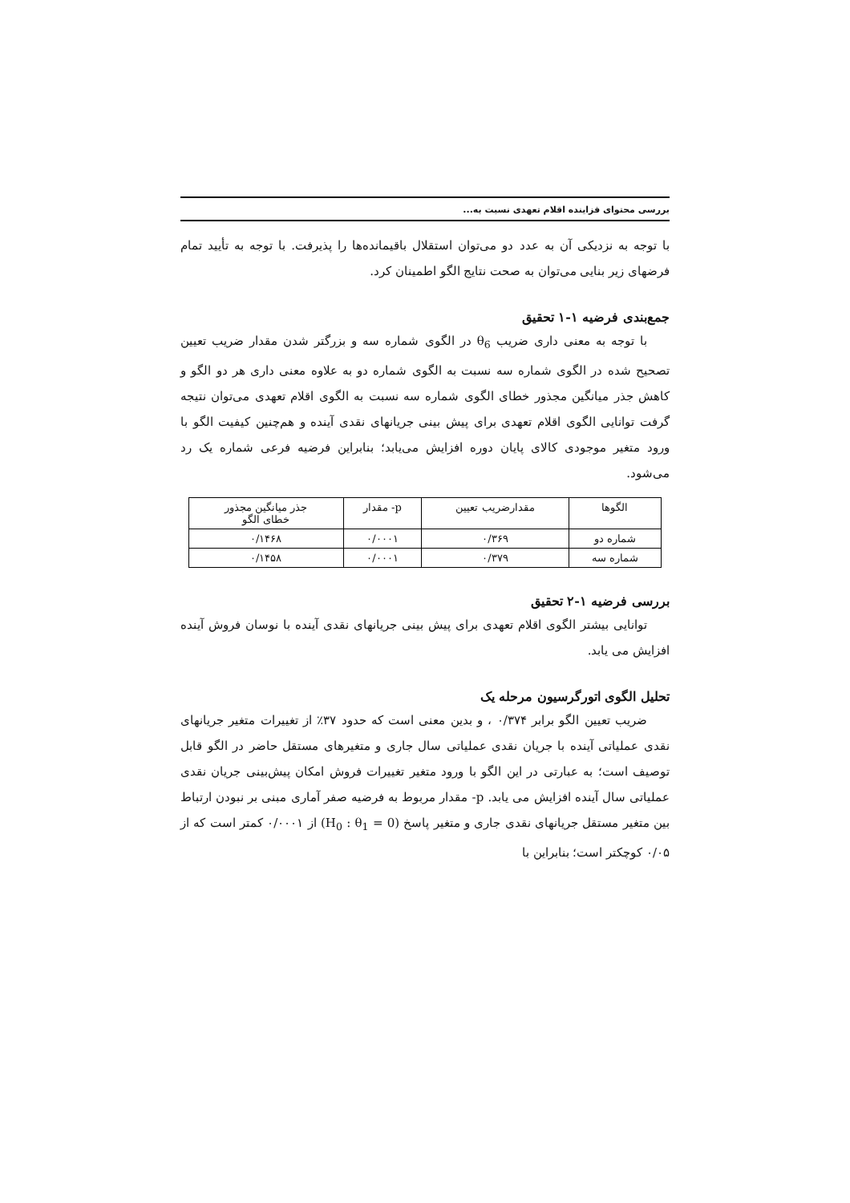بررسی محتوای فزاینده اقلام تعهدی نسبت به...
با توجه به نزدیکی آن به عدد دو می‌توان استقلال باقیمانده‌ها را پذیرفت. با توجه به تأیید تمام فرضهای زیر بنایی می‌توان به صحت نتایج الگو اطمینان کرد.
جمع‌بندی فرضیه ۱-۱ تحقیق
با توجه به معنی داری ضریب θ<sub>6</sub> در الگوی شماره سه و بزرگتر شدن مقدار ضریب تعیین تصحیح شده در الگوی شماره سه نسبت به الگوی شماره دو به علاوه معنی داری هر دو الگو و کاهش جذر میانگین مجذور خطای الگوی شماره سه نسبت به الگوی اقلام تعهدی می‌توان نتیجه گرفت توانایی الگوی اقلام تعهدی برای پیش بینی جریانهای نقدی آینده و هم‌چنین کیفیت الگو با ورود متغیر موجودی کالای پایان دوره افزایش می‌یابد؛ بنابراین فرضیه فرعی شماره یک رد می‌شود.
| الگوها | مقدارضریب تعیین | p- مقدار | جذر میانگین مجذور خطای الگو |
| --- | --- | --- | --- |
| شماره دو | ۰/۳۶۹ | ۰/۰۰۰۱ | ۰/۱۴۶۸ |
| شماره سه | ۰/۳۷۹ | ۰/۰۰۰۱ | ۰/۱۴۵۸ |
بررسی فرضیه ۱-۲ تحقیق
توانایی بیشتر الگوی اقلام تعهدی برای پیش بینی جریانهای نقدی آینده با نوسان فروش آینده افزایش می یابد.
تحلیل الگوی اتورگرسیون مرحله یک
ضریب تعیین الگو برابر ۰/۳۷۴ ، و بدین معنی است که حدود ۳۷٪ از تغییرات متغیر جریانهای نقدی عملیاتی آینده با جریان نقدی عملیاتی سال جاری و متغیرهای مستقل حاضر در الگو قابل توصیف است؛ به عبارتی در این الگو با ورود متغیر تغییرات فروش امکان پیش‌بینی جریان نقدی عملیاتی سال آینده افزایش می یابد. p- مقدار مربوط به فرضیه صفر آماری مبنی بر نبودن ارتباط بین متغیر مستقل جریانهای نقدی جاری و متغیر پاسخ (H<sub>0</sub> : θ<sub>1</sub> = 0) از ۰/۰۰۰۱ کمتر است که از ۰/۰۵ کوچکتر است؛ بنابراین با